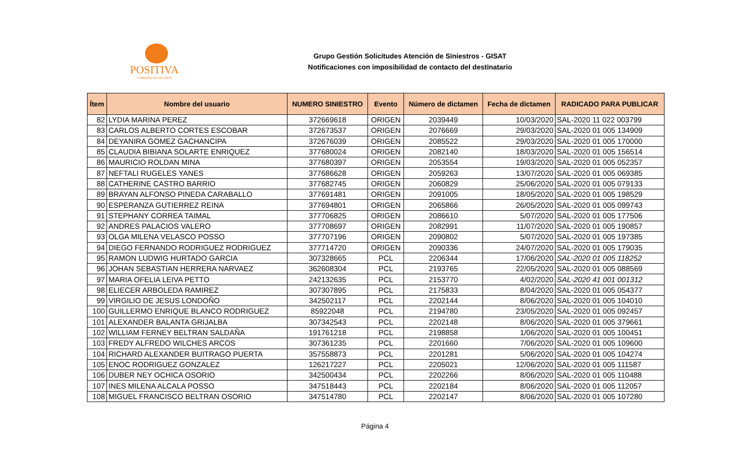POSITIVA
COMPAÑIA DE SEGUROS
Grupo Gestión Solicitudes Atención de Siniestros - GISAT
Notificaciones con imposibilidad de contacto del destinatario
| Ítem | Nombre del usuario | NUMERO SINIESTRO | Evento | Número de dictamen | Fecha de dictamen | RADICADO PARA PUBLICAR |
| --- | --- | --- | --- | --- | --- | --- |
| 82 | LYDIA MARINA PEREZ | 372669618 | ORIGEN | 2039449 | 10/03/2020 | SAL-2020 11 022 003799 |
| 83 | CARLOS ALBERTO CORTES ESCOBAR | 372673537 | ORIGEN | 2076669 | 29/03/2020 | SAL-2020 01 005 134909 |
| 84 | DEYANIRA GOMEZ GACHANCIPA | 372676039 | ORIGEN | 2085522 | 29/03/2020 | SAL-2020 01 005 170000 |
| 85 | CLAUDIA BIBIANA SOLARTE ENRIQUEZ | 377680024 | ORIGEN | 2082140 | 18/03/2020 | SAL-2020 01 005 156514 |
| 86 | MAURICIO ROLDAN MINA | 377680397 | ORIGEN | 2053554 | 19/03/2020 | SAL-2020 01 005 052357 |
| 87 | NEFTALI RUGELES YANES | 377686628 | ORIGEN | 2059263 | 13/07/2020 | SAL-2020 01 005 069385 |
| 88 | CATHERINE CASTRO BARRIO | 377682745 | ORIGEN | 2060829 | 25/06/2020 | SAL-2020 01 005 079133 |
| 89 | BRAYAN ALFONSO PINEDA CARABALLO | 377691481 | ORIGEN | 2091005 | 18/05/2020 | SAL-2020 01 005 198529 |
| 90 | ESPERANZA GUTIERREZ REINA | 377694801 | ORIGEN | 2065866 | 26/05/2020 | SAL-2020 01 005 099743 |
| 91 | STEPHANY CORREA TAIMAL | 377706825 | ORIGEN | 2086610 | 5/07/2020 | SAL-2020 01 005 177506 |
| 92 | ANDRES PALACIOS VALERO | 377708697 | ORIGEN | 2082991 | 11/07/2020 | SAL-2020 01 005 190857 |
| 93 | OLGA MILENA VELASCO POSSO | 377707196 | ORIGEN | 2090802 | 5/07/2020 | SAL-2020 01 005 197385 |
| 94 | DIEGO FERNANDO RODRIGUEZ RODRIGUEZ | 377714720 | ORIGEN | 2090336 | 24/07/2020 | SAL-2020 01 005 179035 |
| 95 | RAMON LUDWIG HURTADO GARCIA | 307328665 | PCL | 2206344 | 17/06/2020 | SAL-2020 01 005 118252 |
| 96 | JOHAN SEBASTIAN HERRERA NARVAEZ | 362608304 | PCL | 2193765 | 22/05/2020 | SAL-2020 01 005 088569 |
| 97 | MARIA OFELIA LEIVA PETTO | 242132635 | PCL | 2153770 | 4/02/2020 | SAL-2020 41 001 001312 |
| 98 | ELIECER ARBOLEDA RAMIREZ | 307307895 | PCL | 2175833 | 8/04/2020 | SAL-2020 01 005 054377 |
| 99 | VIRGILIO DE JESUS LONDOÑO | 342502117 | PCL | 2202144 | 8/06/2020 | SAL-2020 01 005 104010 |
| 100 | GUILLERMO ENRIQUE BLANCO RODRIGUEZ | 85922048 | PCL | 2194780 | 23/05/2020 | SAL-2020 01 005 092457 |
| 101 | ALEXANDER BALANTA GRIJALBA | 307342543 | PCL | 2202148 | 8/06/2020 | SAL-2020 01 005 379661 |
| 102 | WILLIAM FERNEY BELTRAN SALDAÑA | 191761218 | PCL | 2198858 | 1/06/2020 | SAL-2020 01 005 100451 |
| 103 | FREDY ALFREDO WILCHES ARCOS | 307361235 | PCL | 2201660 | 7/06/2020 | SAL-2020 01 005 109600 |
| 104 | RICHARD ALEXANDER BUITRAGO PUERTA | 357558873 | PCL | 2201281 | 5/06/2020 | SAL-2020 01 005 104274 |
| 105 | ENOC RODRIGUEZ GONZALEZ | 126217227 | PCL | 2205021 | 12/06/2020 | SAL-2020 01 005 111587 |
| 106 | DUBER NEY OCHICA OSORIO | 342500434 | PCL | 2202266 | 8/06/2020 | SAL-2020 01 005 110488 |
| 107 | INES MILENA ALCALA POSSO | 347518443 | PCL | 2202184 | 8/06/2020 | SAL-2020 01 005 112057 |
| 108 | MIGUEL FRANCISCO BELTRAN OSORIO | 347514780 | PCL | 2202147 | 8/06/2020 | SAL-2020 01 005 107280 |
Página 4